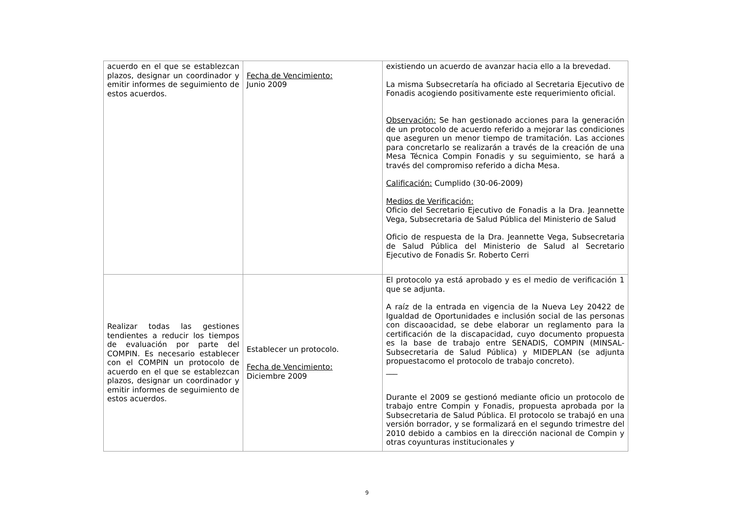| acuerdo en el que se establezcan plazos, designar un coordinador y emitir informes de seguimiento de estos acuerdos. | Fecha de Vencimiento: Junio 2009 | existiendo un acuerdo de avanzar hacia ello a la brevedad. La misma Subsecretaría ha oficiado al Secretaria Ejecutivo de Fonadis acogiendo positivamente este requerimiento oficial. Observación: Se han gestionado acciones para la generación de un protocolo de acuerdo referido a mejorar las condiciones que aseguren un menor tiempo de tramitación. Las acciones para concretarlo se realizarán a través de la creación de una Mesa Técnica Compin Fonadis y su seguimiento, se hará a través del compromiso referido a dicha Mesa. Calificación: Cumplido (30-06-2009) Medios de Verificación: Oficio del Secretario Ejecutivo de Fonadis a la Dra. Jeannette Vega, Subsecretaria de Salud Pública del Ministerio de Salud Oficio de respuesta de la Dra. Jeannette Vega, Subsecretaria de Salud Pública del Ministerio de Salud al Secretario Ejecutivo de Fonadis Sr. Roberto Cerri |
| Realizar todas las gestiones tendientes a reducir los tiempos de evaluación por parte del COMPIN. Es necesario establecer con el COMPIN un protocolo de acuerdo en el que se establezcan plazos, designar un coordinador y emitir informes de seguimiento de estos acuerdos. | Establecer un protocolo. Fecha de Vencimiento: Diciembre 2009 | El protocolo ya está aprobado y es el medio de verificación 1 que se adjunta. A raíz de la entrada en vigencia de la Nueva Ley 20422 de Igualdad de Oportunidades e inclusión social de las personas con discaoacidad, se debe elaborar un reglamento para la certificación de la discapacidad, cuyo documento propuesta es la base de trabajo entre SENADIS, COMPIN (MINSAL-Subsecretaria de Salud Pública) y MIDEPLAN (se adjunta propuestacomo el protocolo de trabajo concreto). ___ Durante el 2009 se gestionó mediante oficio un protocolo de trabajo entre Compin y Fonadis, propuesta aprobada por la Subsecretaria de Salud Pública. El protocolo se trabajó en una versión borrador, y se formalizará en el segundo trimestre del 2010 debido a cambios en la dirección nacional de Compin y otras coyunturas institucionales y |
9